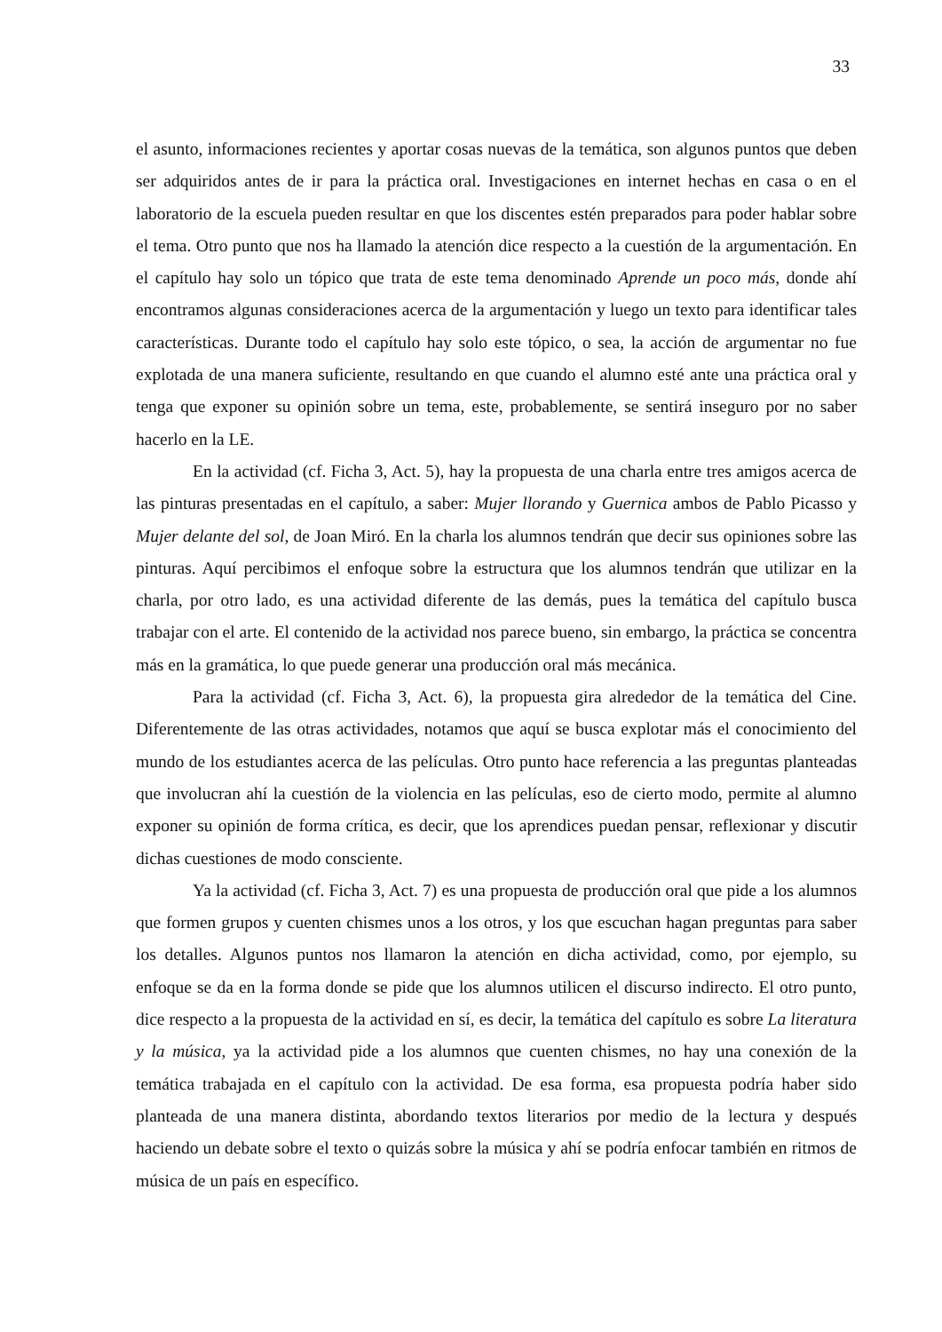33
el asunto, informaciones recientes y aportar cosas nuevas de la temática, son algunos puntos que deben ser adquiridos antes de ir para la práctica oral. Investigaciones en internet hechas en casa o en el laboratorio de la escuela pueden resultar en que los discentes estén preparados para poder hablar sobre el tema. Otro punto que nos ha llamado la atención dice respecto a la cuestión de la argumentación. En el capítulo hay solo un tópico que trata de este tema denominado Aprende un poco más, donde ahí encontramos algunas consideraciones acerca de la argumentación y luego un texto para identificar tales características. Durante todo el capítulo hay solo este tópico, o sea, la acción de argumentar no fue explotada de una manera suficiente, resultando en que cuando el alumno esté ante una práctica oral y tenga que exponer su opinión sobre un tema, este, probablemente, se sentirá inseguro por no saber hacerlo en la LE.
En la actividad (cf. Ficha 3, Act. 5), hay la propuesta de una charla entre tres amigos acerca de las pinturas presentadas en el capítulo, a saber: Mujer llorando y Guernica ambos de Pablo Picasso y Mujer delante del sol, de Joan Miró. En la charla los alumnos tendrán que decir sus opiniones sobre las pinturas. Aquí percibimos el enfoque sobre la estructura que los alumnos tendrán que utilizar en la charla, por otro lado, es una actividad diferente de las demás, pues la temática del capítulo busca trabajar con el arte. El contenido de la actividad nos parece bueno, sin embargo, la práctica se concentra más en la gramática, lo que puede generar una producción oral más mecánica.
Para la actividad (cf. Ficha 3, Act. 6), la propuesta gira alrededor de la temática del Cine. Diferentemente de las otras actividades, notamos que aquí se busca explotar más el conocimiento del mundo de los estudiantes acerca de las películas. Otro punto hace referencia a las preguntas planteadas que involucran ahí la cuestión de la violencia en las películas, eso de cierto modo, permite al alumno exponer su opinión de forma crítica, es decir, que los aprendices puedan pensar, reflexionar y discutir dichas cuestiones de modo consciente.
Ya la actividad (cf. Ficha 3, Act. 7) es una propuesta de producción oral que pide a los alumnos que formen grupos y cuenten chismes unos a los otros, y los que escuchan hagan preguntas para saber los detalles. Algunos puntos nos llamaron la atención en dicha actividad, como, por ejemplo, su enfoque se da en la forma donde se pide que los alumnos utilicen el discurso indirecto. El otro punto, dice respecto a la propuesta de la actividad en sí, es decir, la temática del capítulo es sobre La literatura y la música, ya la actividad pide a los alumnos que cuenten chismes, no hay una conexión de la temática trabajada en el capítulo con la actividad. De esa forma, esa propuesta podría haber sido planteada de una manera distinta, abordando textos literarios por medio de la lectura y después haciendo un debate sobre el texto o quizás sobre la música y ahí se podría enfocar también en ritmos de música de un país en específico.